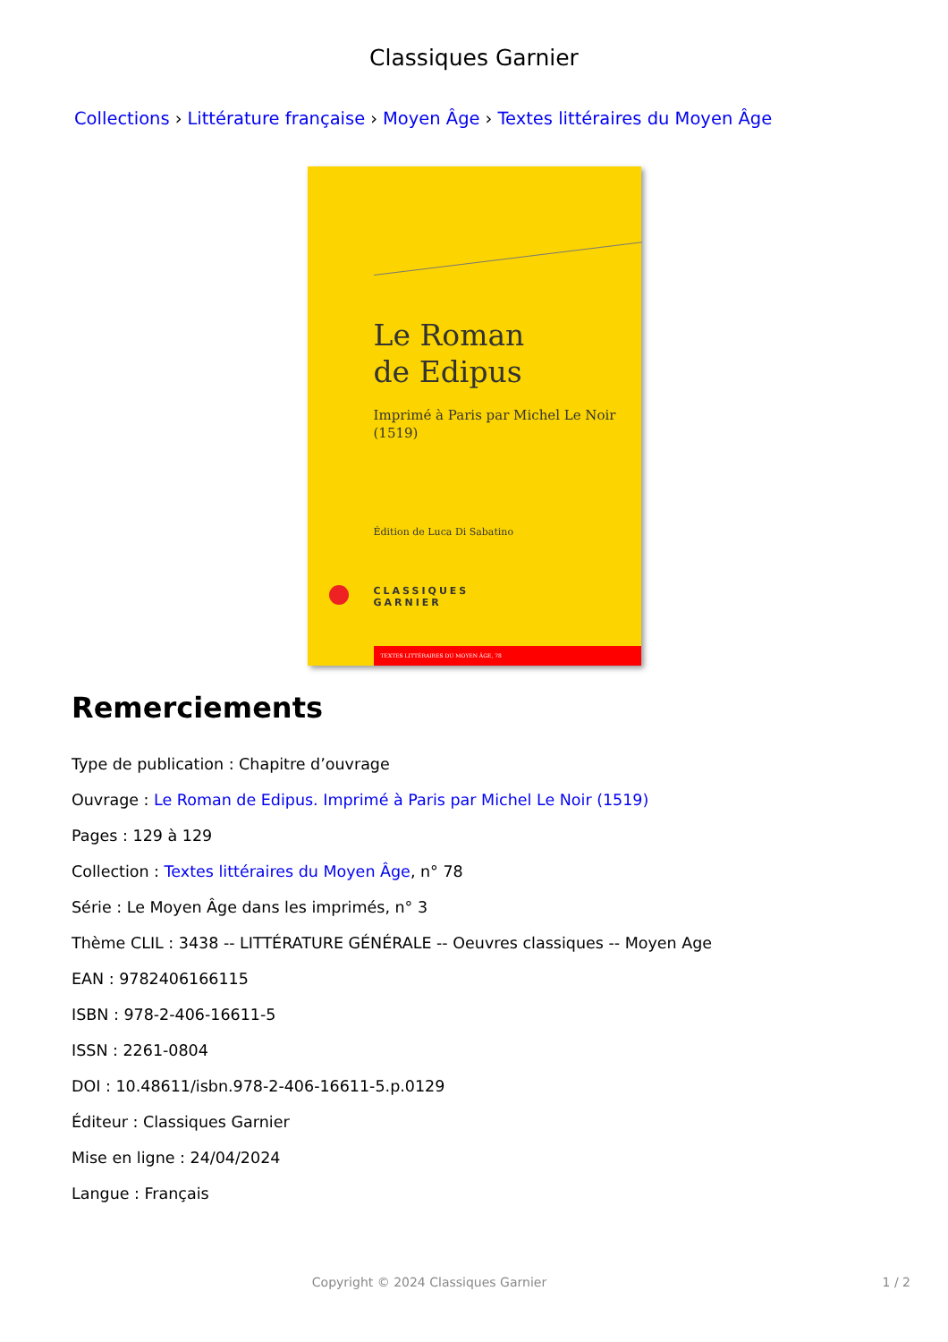Classiques Garnier
Collections › Littérature française › Moyen Âge › Textes littéraires du Moyen Âge
Le Roman
de Edipus
Imprimé à Paris par Michel Le Noir
(1519)
Édition de Luca Di Sabatino
CLASSIQUES
GARNIER
TEXTES LITTÉRAIRES DU MOYEN ÂGE, 78
Remerciements
Type de publication : Chapitre d’ouvrage
Ouvrage : Le Roman de Edipus. Imprimé à Paris par Michel Le Noir (1519)
Pages : 129 à 129
Collection : Textes littéraires du Moyen Âge, n° 78
Série : Le Moyen Âge dans les imprimés, n° 3
Thème CLIL : 3438 -- LITTÉRATURE GÉNÉRALE -- Oeuvres classiques -- Moyen Age
EAN : 9782406166115
ISBN : 978-2-406-16611-5
ISSN : 2261-0804
DOI : 10.48611/isbn.978-2-406-16611-5.p.0129
Éditeur : Classiques Garnier
Mise en ligne : 24/04/2024
Langue : Français
Copyright © 2024 Classiques Garnier 1 / 2